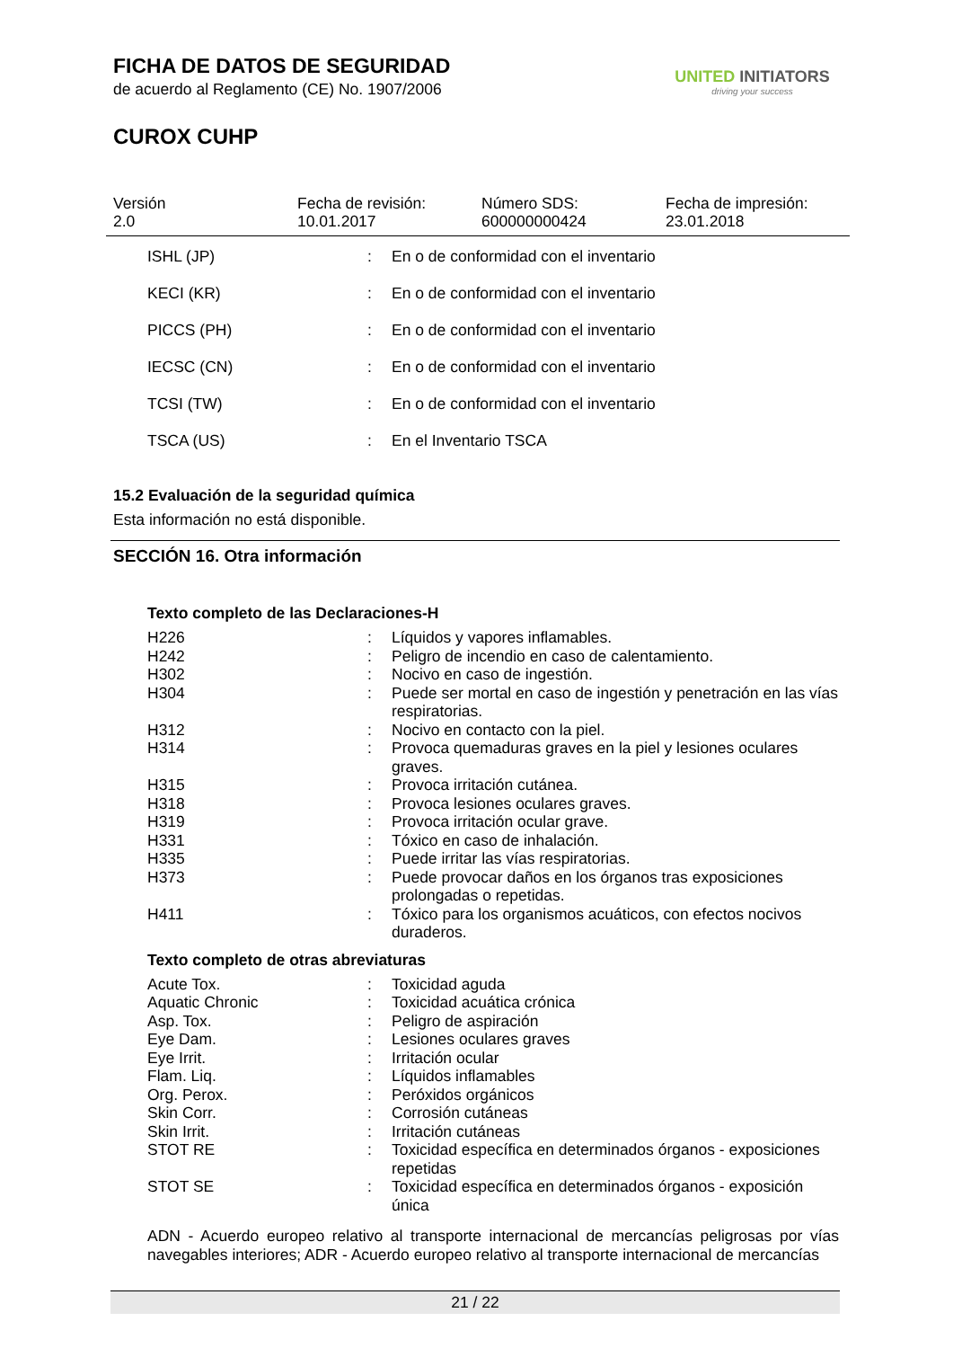FICHA DE DATOS DE SEGURIDAD
de acuerdo al Reglamento (CE) No. 1907/2006
CUROX CUHP
UNITED INITIATORS
driving your success
Versión
2.0
Fecha de revisión:
10.01.2017
Número SDS:
600000000424
Fecha de impresión:
23.01.2018
| ISHL (JP) | : | En o de conformidad con el inventario |
| KECI (KR) | : | En o de conformidad con el inventario |
| PICCS (PH) | : | En o de conformidad con el inventario |
| IECSC (CN) | : | En o de conformidad con el inventario |
| TCSI (TW) | : | En o de conformidad con el inventario |
| TSCA (US) | : | En el Inventario TSCA |
15.2 Evaluación de la seguridad química
Esta información no está disponible.
SECCIÓN 16. Otra información
Texto completo de las Declaraciones-H
| H226 | : | Líquidos y vapores inflamables. |
| H242 | : | Peligro de incendio en caso de calentamiento. |
| H302 | : | Nocivo en caso de ingestión. |
| H304 | : | Puede ser mortal en caso de ingestión y penetración en las vías respiratorias. |
| H312 | : | Nocivo en contacto con la piel. |
| H314 | : | Provoca quemaduras graves en la piel y lesiones oculares graves. |
| H315 | : | Provoca irritación cutánea. |
| H318 | : | Provoca lesiones oculares graves. |
| H319 | : | Provoca irritación ocular grave. |
| H331 | : | Tóxico en caso de inhalación. |
| H335 | : | Puede irritar las vías respiratorias. |
| H373 | : | Puede provocar daños en los órganos tras exposiciones prolongadas o repetidas. |
| H411 | : | Tóxico para los organismos acuáticos, con efectos nocivos duraderos. |
Texto completo de otras abreviaturas
| Acute Tox. | : | Toxicidad aguda |
| Aquatic Chronic | : | Toxicidad acuática crónica |
| Asp. Tox. | : | Peligro de aspiración |
| Eye Dam. | : | Lesiones oculares graves |
| Eye Irrit. | : | Irritación ocular |
| Flam. Liq. | : | Líquidos inflamables |
| Org. Perox. | : | Peróxidos orgánicos |
| Skin Corr. | : | Corrosión cutáneas |
| Skin Irrit. | : | Irritación cutáneas |
| STOT RE | : | Toxicidad específica en determinados órganos - exposiciones repetidas |
| STOT SE | : | Toxicidad específica en determinados órganos - exposición única |
ADN - Acuerdo europeo relativo al transporte internacional de mercancías peligrosas por vías navegables interiores; ADR - Acuerdo europeo relativo al transporte internacional de mercancías
21 / 22